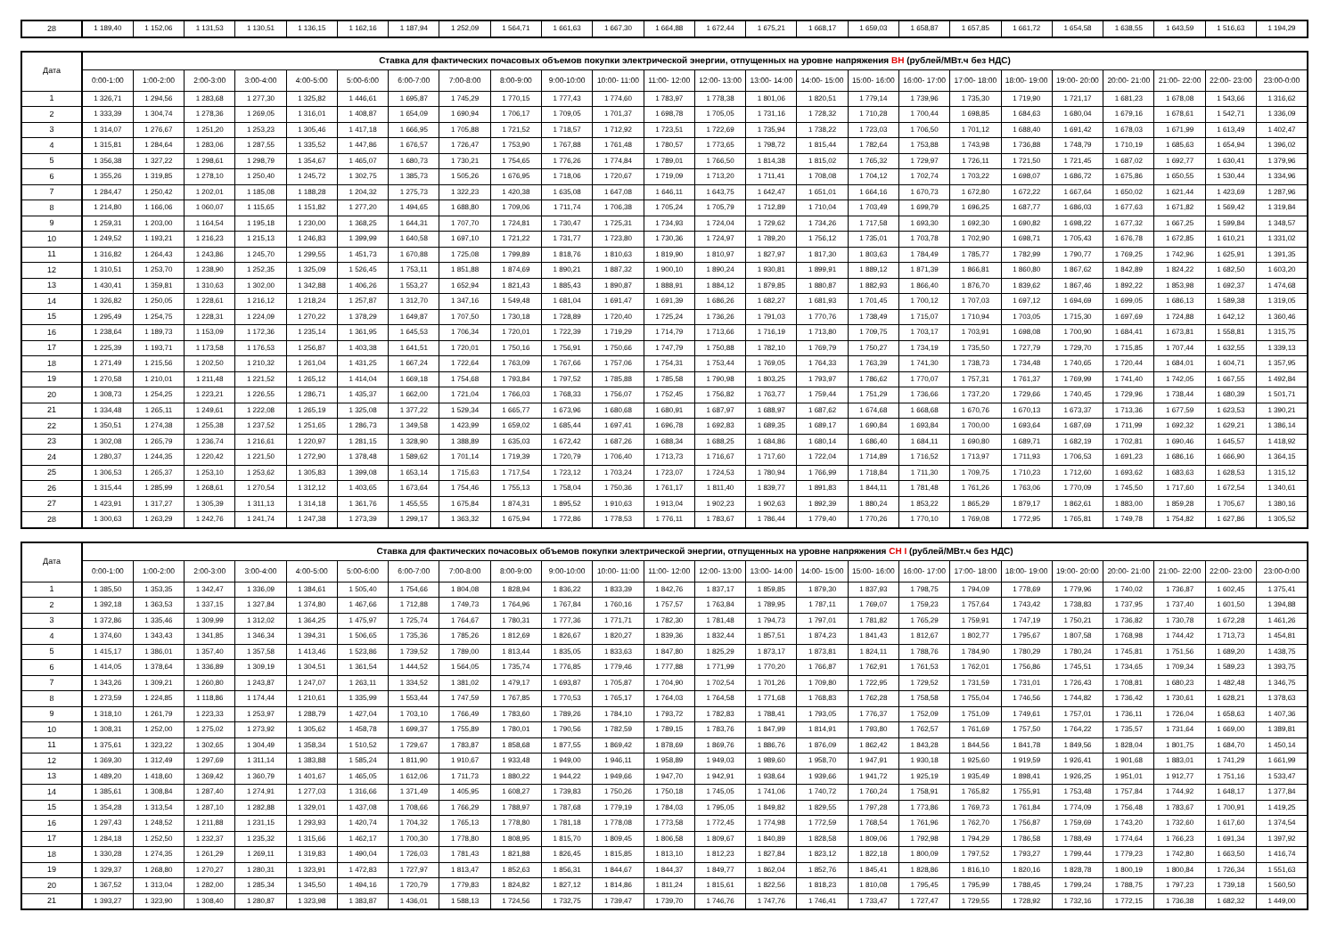| 28 | 1 189,40 | 1 152,06 | 1 131,53 | 1 130,51 | 1 136,15 | 1 162,16 | 1 187,94 | 1 252,09 | 1 564,71 | 1 661,63 | 1 667,30 | 1 664,88 | 1 672,44 | 1 675,21 | 1 668,17 | 1 659,03 | 1 658,87 | 1 657,85 | 1 661,72 | 1 654,58 | 1 638,55 | 1 643,59 | 1 516,63 | 1 194,29 |
| Дата | Ставка для фактических почасовых объемов покупки электрической энергии, отпущенных на уровне напряжения ВН (рублей/МВт.ч без НДС) | | | | | | | | | | | | | | | | | | | | | | | |
| --- | --- | --- | --- | --- | --- | --- | --- | --- | --- | --- | --- | --- | --- | --- | --- | --- | --- | --- | --- | --- | --- | --- | --- | --- |
| | 0:00-1:00 | 1:00-2:00 | 2:00-3:00 | 3:00-4:00 | 4:00-5:00 | 5:00-6:00 | 6:00-7:00 | 7:00-8:00 | 8:00-9:00 | 9:00-10:00 | 10:00- 11:00 | 11:00- 12:00 | 12:00- 13:00 | 13:00- 14:00 | 14:00- 15:00 | 15:00- 16:00 | 16:00- 17:00 | 17:00- 18:00 | 18:00- 19:00 | 19:00- 20:00 | 20:00- 21:00 | 21:00- 22:00 | 22:00- 23:00 | 23:00-0:00 |
| 1 | 1 326,71 | 1 294,56 | 1 283,68 | 1 277,30 | 1 325,82 | 1 446,61 | 1 695,87 | 1 745,29 | 1 770,15 | 1 777,43 | 1 774,60 | 1 783,97 | 1 778,38 | 1 801,06 | 1 820,51 | 1 779,14 | 1 739,96 | 1 735,30 | 1 719,90 | 1 721,17 | 1 681,23 | 1 678,08 | 1 543,66 | 1 316,62 |
| 2 | 1 333,39 | 1 304,74 | 1 278,36 | 1 269,05 | 1 316,01 | 1 408,87 | 1 654,09 | 1 690,94 | 1 706,17 | 1 709,05 | 1 701,37 | 1 698,78 | 1 705,05 | 1 731,16 | 1 728,32 | 1 710,28 | 1 700,44 | 1 698,85 | 1 684,63 | 1 680,04 | 1 679,16 | 1 678,61 | 1 542,71 | 1 336,09 |
| 3 | 1 314,07 | 1 276,67 | 1 251,20 | 1 253,23 | 1 305,46 | 1 417,18 | 1 666,95 | 1 705,88 | 1 721,52 | 1 718,57 | 1 712,92 | 1 723,51 | 1 722,69 | 1 735,94 | 1 738,22 | 1 723,03 | 1 706,50 | 1 701,12 | 1 688,40 | 1 691,42 | 1 678,03 | 1 671,99 | 1 613,49 | 1 402,47 |
| 4 | 1 315,81 | 1 284,64 | 1 283,06 | 1 287,55 | 1 335,52 | 1 447,86 | 1 676,57 | 1 726,47 | 1 753,90 | 1 767,88 | 1 761,48 | 1 780,57 | 1 773,65 | 1 798,72 | 1 815,44 | 1 782,64 | 1 753,88 | 1 743,98 | 1 736,88 | 1 748,79 | 1 710,19 | 1 685,63 | 1 654,94 | 1 396,02 |
| 5 | 1 356,38 | 1 327,22 | 1 298,61 | 1 298,79 | 1 354,67 | 1 465,07 | 1 680,73 | 1 730,21 | 1 754,65 | 1 776,26 | 1 774,84 | 1 789,01 | 1 766,50 | 1 814,38 | 1 815,02 | 1 765,32 | 1 729,97 | 1 726,11 | 1 721,50 | 1 721,45 | 1 687,02 | 1 692,77 | 1 630,41 | 1 379,96 |
| 6 | 1 355,26 | 1 319,85 | 1 278,10 | 1 250,40 | 1 245,72 | 1 302,75 | 1 385,73 | 1 505,26 | 1 676,95 | 1 718,06 | 1 720,67 | 1 719,09 | 1 713,20 | 1 711,41 | 1 708,08 | 1 704,12 | 1 702,74 | 1 703,22 | 1 698,07 | 1 686,72 | 1 675,86 | 1 650,55 | 1 530,44 | 1 334,96 |
| 7 | 1 284,47 | 1 250,42 | 1 202,01 | 1 185,08 | 1 188,28 | 1 204,32 | 1 275,73 | 1 322,23 | 1 420,38 | 1 635,08 | 1 647,08 | 1 646,11 | 1 643,75 | 1 642,47 | 1 651,01 | 1 664,16 | 1 670,73 | 1 672,80 | 1 672,22 | 1 667,64 | 1 650,02 | 1 621,44 | 1 423,69 | 1 287,96 |
| 8 | 1 214,80 | 1 166,06 | 1 060,07 | 1 115,65 | 1 151,82 | 1 277,20 | 1 494,65 | 1 688,80 | 1 709,06 | 1 711,74 | 1 706,38 | 1 705,24 | 1 705,79 | 1 712,89 | 1 710,04 | 1 703,49 | 1 699,79 | 1 696,25 | 1 687,77 | 1 686,03 | 1 677,63 | 1 671,82 | 1 569,42 | 1 319,84 |
| 9 | 1 259,31 | 1 203,00 | 1 164,54 | 1 195,18 | 1 230,00 | 1 368,25 | 1 644,31 | 1 707,70 | 1 724,81 | 1 730,47 | 1 725,31 | 1 734,93 | 1 724,04 | 1 729,62 | 1 734,26 | 1 717,58 | 1 693,30 | 1 692,30 | 1 690,82 | 1 698,22 | 1 677,32 | 1 667,25 | 1 599,84 | 1 348,57 |
| 10 | 1 249,52 | 1 193,21 | 1 216,23 | 1 215,13 | 1 246,83 | 1 399,99 | 1 640,58 | 1 697,10 | 1 721,22 | 1 731,77 | 1 723,80 | 1 730,36 | 1 724,97 | 1 789,20 | 1 756,12 | 1 735,01 | 1 703,78 | 1 702,90 | 1 698,71 | 1 705,43 | 1 676,78 | 1 672,85 | 1 610,21 | 1 331,02 |
| 11 | 1 316,82 | 1 264,43 | 1 243,86 | 1 245,70 | 1 299,55 | 1 451,73 | 1 670,88 | 1 725,08 | 1 799,89 | 1 818,76 | 1 810,63 | 1 819,90 | 1 810,97 | 1 827,97 | 1 817,30 | 1 803,63 | 1 784,49 | 1 785,77 | 1 782,99 | 1 790,77 | 1 769,25 | 1 742,96 | 1 625,91 | 1 391,35 |
| 12 | 1 310,51 | 1 253,70 | 1 238,90 | 1 252,35 | 1 325,09 | 1 526,45 | 1 753,11 | 1 851,88 | 1 874,69 | 1 890,21 | 1 887,32 | 1 900,10 | 1 890,24 | 1 930,81 | 1 899,91 | 1 889,12 | 1 871,39 | 1 866,81 | 1 860,80 | 1 867,62 | 1 842,89 | 1 824,22 | 1 682,50 | 1 603,20 |
| 13 | 1 430,41 | 1 359,81 | 1 310,63 | 1 302,00 | 1 342,88 | 1 406,26 | 1 553,27 | 1 652,94 | 1 821,43 | 1 885,43 | 1 890,87 | 1 888,91 | 1 884,12 | 1 879,85 | 1 880,87 | 1 882,93 | 1 866,40 | 1 876,70 | 1 839,62 | 1 867,46 | 1 892,22 | 1 853,98 | 1 692,37 | 1 474,68 |
| 14 | 1 326,82 | 1 250,05 | 1 228,61 | 1 216,12 | 1 218,24 | 1 257,87 | 1 312,70 | 1 347,16 | 1 549,48 | 1 681,04 | 1 691,47 | 1 691,39 | 1 686,26 | 1 682,27 | 1 681,93 | 1 701,45 | 1 700,12 | 1 707,03 | 1 697,12 | 1 694,69 | 1 699,05 | 1 686,13 | 1 589,38 | 1 319,05 |
| 15 | 1 295,49 | 1 254,75 | 1 228,31 | 1 224,09 | 1 270,22 | 1 378,29 | 1 649,87 | 1 707,50 | 1 730,18 | 1 728,89 | 1 720,40 | 1 725,24 | 1 736,26 | 1 791,03 | 1 770,76 | 1 738,49 | 1 715,07 | 1 710,94 | 1 703,05 | 1 715,30 | 1 697,69 | 1 724,88 | 1 642,12 | 1 360,46 |
| 16 | 1 238,64 | 1 189,73 | 1 153,09 | 1 172,36 | 1 235,14 | 1 361,95 | 1 645,53 | 1 706,34 | 1 720,01 | 1 722,39 | 1 719,29 | 1 714,79 | 1 713,66 | 1 716,19 | 1 713,80 | 1 709,75 | 1 703,17 | 1 703,91 | 1 698,08 | 1 700,90 | 1 684,41 | 1 673,81 | 1 558,81 | 1 315,75 |
| 17 | 1 225,39 | 1 193,71 | 1 173,58 | 1 176,53 | 1 256,87 | 1 403,38 | 1 641,51 | 1 720,01 | 1 750,16 | 1 756,91 | 1 750,66 | 1 747,79 | 1 750,88 | 1 782,10 | 1 769,79 | 1 750,27 | 1 734,19 | 1 735,50 | 1 727,79 | 1 729,70 | 1 715,85 | 1 707,44 | 1 632,55 | 1 339,13 |
| 18 | 1 271,49 | 1 215,56 | 1 202,50 | 1 210,32 | 1 261,04 | 1 431,25 | 1 667,24 | 1 722,64 | 1 763,09 | 1 767,66 | 1 757,06 | 1 754,31 | 1 753,44 | 1 769,05 | 1 764,33 | 1 763,39 | 1 741,30 | 1 738,73 | 1 734,48 | 1 740,65 | 1 720,44 | 1 684,01 | 1 604,71 | 1 357,95 |
| 19 | 1 270,58 | 1 210,01 | 1 211,48 | 1 221,52 | 1 265,12 | 1 414,04 | 1 669,18 | 1 754,68 | 1 793,84 | 1 797,52 | 1 785,88 | 1 785,58 | 1 790,98 | 1 803,25 | 1 793,97 | 1 786,62 | 1 770,07 | 1 757,31 | 1 761,37 | 1 769,99 | 1 741,40 | 1 742,05 | 1 667,55 | 1 492,84 |
| 20 | 1 308,73 | 1 254,25 | 1 223,21 | 1 226,55 | 1 286,71 | 1 435,37 | 1 662,00 | 1 721,04 | 1 766,03 | 1 768,33 | 1 756,07 | 1 752,45 | 1 756,82 | 1 763,77 | 1 759,44 | 1 751,29 | 1 736,66 | 1 737,20 | 1 729,66 | 1 740,45 | 1 729,96 | 1 738,44 | 1 680,39 | 1 501,71 |
| 21 | 1 334,48 | 1 265,11 | 1 249,61 | 1 222,08 | 1 265,19 | 1 325,08 | 1 377,22 | 1 529,34 | 1 665,77 | 1 673,96 | 1 680,68 | 1 680,91 | 1 687,97 | 1 688,97 | 1 687,62 | 1 674,68 | 1 668,68 | 1 670,76 | 1 670,13 | 1 673,37 | 1 713,36 | 1 677,59 | 1 623,53 | 1 390,21 |
| 22 | 1 350,51 | 1 274,38 | 1 255,38 | 1 237,52 | 1 251,65 | 1 286,73 | 1 349,58 | 1 423,99 | 1 659,02 | 1 685,44 | 1 697,41 | 1 696,78 | 1 692,83 | 1 689,35 | 1 689,17 | 1 690,84 | 1 693,84 | 1 700,00 | 1 693,64 | 1 687,69 | 1 711,99 | 1 692,32 | 1 629,21 | 1 386,14 |
| 23 | 1 302,08 | 1 265,79 | 1 236,74 | 1 216,61 | 1 220,97 | 1 281,15 | 1 328,90 | 1 388,89 | 1 635,03 | 1 672,42 | 1 687,26 | 1 688,34 | 1 688,25 | 1 684,86 | 1 680,14 | 1 686,40 | 1 684,11 | 1 690,80 | 1 689,71 | 1 682,19 | 1 702,81 | 1 690,46 | 1 645,57 | 1 418,92 |
| 24 | 1 280,37 | 1 244,35 | 1 220,42 | 1 221,50 | 1 272,90 | 1 378,48 | 1 589,62 | 1 701,14 | 1 719,39 | 1 720,79 | 1 706,40 | 1 713,73 | 1 716,67 | 1 717,60 | 1 722,04 | 1 714,89 | 1 716,52 | 1 713,97 | 1 711,93 | 1 706,53 | 1 691,23 | 1 686,16 | 1 666,90 | 1 364,15 |
| 25 | 1 306,53 | 1 265,37 | 1 253,10 | 1 253,62 | 1 305,83 | 1 399,08 | 1 653,14 | 1 715,63 | 1 717,54 | 1 723,12 | 1 703,24 | 1 723,07 | 1 724,53 | 1 780,94 | 1 766,99 | 1 718,84 | 1 711,30 | 1 709,75 | 1 710,23 | 1 712,60 | 1 693,62 | 1 683,63 | 1 628,53 | 1 315,12 |
| 26 | 1 315,44 | 1 285,99 | 1 268,61 | 1 270,54 | 1 312,12 | 1 403,65 | 1 673,64 | 1 754,46 | 1 755,13 | 1 758,04 | 1 750,36 | 1 761,17 | 1 811,40 | 1 839,77 | 1 891,83 | 1 844,11 | 1 781,48 | 1 761,26 | 1 763,06 | 1 770,09 | 1 745,50 | 1 717,60 | 1 672,54 | 1 340,61 |
| 27 | 1 423,91 | 1 317,27 | 1 305,39 | 1 311,13 | 1 314,18 | 1 361,76 | 1 455,55 | 1 675,84 | 1 874,31 | 1 895,52 | 1 910,63 | 1 913,04 | 1 902,23 | 1 902,63 | 1 892,39 | 1 880,24 | 1 853,22 | 1 865,29 | 1 879,17 | 1 862,61 | 1 883,00 | 1 859,28 | 1 705,67 | 1 380,16 |
| 28 | 1 300,63 | 1 263,29 | 1 242,76 | 1 241,74 | 1 247,38 | 1 273,39 | 1 299,17 | 1 363,32 | 1 675,94 | 1 772,86 | 1 778,53 | 1 776,11 | 1 783,67 | 1 786,44 | 1 779,40 | 1 770,26 | 1 770,10 | 1 769,08 | 1 772,95 | 1 765,81 | 1 749,78 | 1 754,82 | 1 627,86 | 1 305,52 |
| Дата | Ставка для фактических почасовых объемов покупки электрической энергии, отпущенных на уровне напряжения СН I (рублей/МВт.ч без НДС) | | | | | | | | | | | | | | | | | | | | | | | |
| --- | --- | --- | --- | --- | --- | --- | --- | --- | --- | --- | --- | --- | --- | --- | --- | --- | --- | --- | --- | --- | --- | --- | --- | --- |
| | 0:00-1:00 | 1:00-2:00 | 2:00-3:00 | 3:00-4:00 | 4:00-5:00 | 5:00-6:00 | 6:00-7:00 | 7:00-8:00 | 8:00-9:00 | 9:00-10:00 | 10:00- 11:00 | 11:00- 12:00 | 12:00- 13:00 | 13:00- 14:00 | 14:00- 15:00 | 15:00- 16:00 | 16:00- 17:00 | 17:00- 18:00 | 18:00- 19:00 | 19:00- 20:00 | 20:00- 21:00 | 21:00- 22:00 | 22:00- 23:00 | 23:00-0:00 |
| 1 | 1 385,50 | 1 353,35 | 1 342,47 | 1 336,09 | 1 384,61 | 1 505,40 | 1 754,66 | 1 804,08 | 1 828,94 | 1 836,22 | 1 833,39 | 1 842,76 | 1 837,17 | 1 859,85 | 1 879,30 | 1 837,93 | 1 798,75 | 1 794,09 | 1 778,69 | 1 779,96 | 1 740,02 | 1 736,87 | 1 602,45 | 1 375,41 |
| 2 | 1 392,18 | 1 363,53 | 1 337,15 | 1 327,84 | 1 374,80 | 1 467,66 | 1 712,88 | 1 749,73 | 1 764,96 | 1 767,84 | 1 760,16 | 1 757,57 | 1 763,84 | 1 789,95 | 1 787,11 | 1 769,07 | 1 759,23 | 1 757,64 | 1 743,42 | 1 738,83 | 1 737,95 | 1 737,40 | 1 601,50 | 1 394,88 |
| 3 | 1 372,86 | 1 335,46 | 1 309,99 | 1 312,02 | 1 364,25 | 1 475,97 | 1 725,74 | 1 764,67 | 1 780,31 | 1 777,36 | 1 771,71 | 1 782,30 | 1 781,48 | 1 794,73 | 1 797,01 | 1 781,82 | 1 765,29 | 1 759,91 | 1 747,19 | 1 750,21 | 1 736,82 | 1 730,78 | 1 672,28 | 1 461,26 |
| 4 | 1 374,60 | 1 343,43 | 1 341,85 | 1 346,34 | 1 394,31 | 1 506,65 | 1 735,36 | 1 785,26 | 1 812,69 | 1 826,67 | 1 820,27 | 1 839,36 | 1 832,44 | 1 857,51 | 1 874,23 | 1 841,43 | 1 812,67 | 1 802,77 | 1 795,67 | 1 807,58 | 1 768,98 | 1 744,42 | 1 713,73 | 1 454,81 |
| 5 | 1 415,17 | 1 386,01 | 1 357,40 | 1 357,58 | 1 413,46 | 1 523,86 | 1 739,52 | 1 789,00 | 1 813,44 | 1 835,05 | 1 833,63 | 1 847,80 | 1 825,29 | 1 873,17 | 1 873,81 | 1 824,11 | 1 788,76 | 1 784,90 | 1 780,29 | 1 780,24 | 1 745,81 | 1 751,56 | 1 689,20 | 1 438,75 |
| 6 | 1 414,05 | 1 378,64 | 1 336,89 | 1 309,19 | 1 304,51 | 1 361,54 | 1 444,52 | 1 564,05 | 1 735,74 | 1 776,85 | 1 779,46 | 1 777,88 | 1 771,99 | 1 770,20 | 1 766,87 | 1 762,91 | 1 761,53 | 1 762,01 | 1 756,86 | 1 745,51 | 1 734,65 | 1 709,34 | 1 589,23 | 1 393,75 |
| 7 | 1 343,26 | 1 309,21 | 1 260,80 | 1 243,87 | 1 247,07 | 1 263,11 | 1 334,52 | 1 381,02 | 1 479,17 | 1 693,87 | 1 705,87 | 1 704,90 | 1 702,54 | 1 701,26 | 1 709,80 | 1 722,95 | 1 729,52 | 1 731,59 | 1 731,01 | 1 726,43 | 1 708,81 | 1 680,23 | 1 482,48 | 1 346,75 |
| 8 | 1 273,59 | 1 224,85 | 1 118,86 | 1 174,44 | 1 210,61 | 1 335,99 | 1 553,44 | 1 747,59 | 1 767,85 | 1 770,53 | 1 765,17 | 1 764,03 | 1 764,58 | 1 771,68 | 1 768,83 | 1 762,28 | 1 758,58 | 1 755,04 | 1 746,56 | 1 744,82 | 1 736,42 | 1 730,61 | 1 628,21 | 1 378,63 |
| 9 | 1 318,10 | 1 261,79 | 1 223,33 | 1 253,97 | 1 288,79 | 1 427,04 | 1 703,10 | 1 766,49 | 1 783,60 | 1 789,26 | 1 784,10 | 1 793,72 | 1 782,83 | 1 788,41 | 1 793,05 | 1 776,37 | 1 752,09 | 1 751,09 | 1 749,61 | 1 757,01 | 1 736,11 | 1 726,04 | 1 658,63 | 1 407,36 |
| 10 | 1 308,31 | 1 252,00 | 1 275,02 | 1 273,92 | 1 305,62 | 1 458,78 | 1 699,37 | 1 755,89 | 1 780,01 | 1 790,56 | 1 782,59 | 1 789,15 | 1 783,76 | 1 847,99 | 1 814,91 | 1 793,80 | 1 762,57 | 1 761,69 | 1 757,50 | 1 764,22 | 1 735,57 | 1 731,64 | 1 669,00 | 1 389,81 |
| 11 | 1 375,61 | 1 323,22 | 1 302,65 | 1 304,49 | 1 358,34 | 1 510,52 | 1 729,67 | 1 783,87 | 1 858,68 | 1 877,55 | 1 869,42 | 1 878,69 | 1 869,76 | 1 886,76 | 1 876,09 | 1 862,42 | 1 843,28 | 1 844,56 | 1 841,78 | 1 849,56 | 1 828,04 | 1 801,75 | 1 684,70 | 1 450,14 |
| 12 | 1 369,30 | 1 312,49 | 1 297,69 | 1 311,14 | 1 383,88 | 1 585,24 | 1 811,90 | 1 910,67 | 1 933,48 | 1 949,00 | 1 946,11 | 1 958,89 | 1 949,03 | 1 989,60 | 1 958,70 | 1 947,91 | 1 930,18 | 1 925,60 | 1 919,59 | 1 926,41 | 1 901,68 | 1 883,01 | 1 741,29 | 1 661,99 |
| 13 | 1 489,20 | 1 418,60 | 1 369,42 | 1 360,79 | 1 401,67 | 1 465,05 | 1 612,06 | 1 711,73 | 1 880,22 | 1 944,22 | 1 949,66 | 1 947,70 | 1 942,91 | 1 938,64 | 1 939,66 | 1 941,72 | 1 925,19 | 1 935,49 | 1 898,41 | 1 926,25 | 1 951,01 | 1 912,77 | 1 751,16 | 1 533,47 |
| 14 | 1 385,61 | 1 308,84 | 1 287,40 | 1 274,91 | 1 277,03 | 1 316,66 | 1 371,49 | 1 405,95 | 1 608,27 | 1 739,83 | 1 750,26 | 1 750,18 | 1 745,05 | 1 741,06 | 1 740,72 | 1 760,24 | 1 758,91 | 1 765,82 | 1 755,91 | 1 753,48 | 1 757,84 | 1 744,92 | 1 648,17 | 1 377,84 |
| 15 | 1 354,28 | 1 313,54 | 1 287,10 | 1 282,88 | 1 329,01 | 1 437,08 | 1 708,66 | 1 766,29 | 1 788,97 | 1 787,68 | 1 779,19 | 1 784,03 | 1 795,05 | 1 849,82 | 1 829,55 | 1 797,28 | 1 773,86 | 1 769,73 | 1 761,84 | 1 774,09 | 1 756,48 | 1 783,67 | 1 700,91 | 1 419,25 |
| 16 | 1 297,43 | 1 248,52 | 1 211,88 | 1 231,15 | 1 293,93 | 1 420,74 | 1 704,32 | 1 765,13 | 1 778,80 | 1 781,18 | 1 778,08 | 1 773,58 | 1 772,45 | 1 774,98 | 1 772,59 | 1 768,54 | 1 761,96 | 1 762,70 | 1 756,87 | 1 759,69 | 1 743,20 | 1 732,60 | 1 617,60 | 1 374,54 |
| 17 | 1 284,18 | 1 252,50 | 1 232,37 | 1 235,32 | 1 315,66 | 1 462,17 | 1 700,30 | 1 778,80 | 1 808,95 | 1 815,70 | 1 809,45 | 1 806,58 | 1 809,67 | 1 840,89 | 1 828,58 | 1 809,06 | 1 792,98 | 1 794,29 | 1 786,58 | 1 788,49 | 1 774,64 | 1 766,23 | 1 691,34 | 1 397,92 |
| 18 | 1 330,28 | 1 274,35 | 1 261,29 | 1 269,11 | 1 319,83 | 1 490,04 | 1 726,03 | 1 781,43 | 1 821,88 | 1 826,45 | 1 815,85 | 1 813,10 | 1 812,23 | 1 827,84 | 1 823,12 | 1 822,18 | 1 800,09 | 1 797,52 | 1 793,27 | 1 799,44 | 1 779,23 | 1 742,80 | 1 663,50 | 1 416,74 |
| 19 | 1 329,37 | 1 268,80 | 1 270,27 | 1 280,31 | 1 323,91 | 1 472,83 | 1 727,97 | 1 813,47 | 1 852,63 | 1 856,31 | 1 844,67 | 1 844,37 | 1 849,77 | 1 862,04 | 1 852,76 | 1 845,41 | 1 828,86 | 1 816,10 | 1 820,16 | 1 828,78 | 1 800,19 | 1 800,84 | 1 726,34 | 1 551,63 |
| 20 | 1 367,52 | 1 313,04 | 1 282,00 | 1 285,34 | 1 345,50 | 1 494,16 | 1 720,79 | 1 779,83 | 1 824,82 | 1 827,12 | 1 814,86 | 1 811,24 | 1 815,61 | 1 822,56 | 1 818,23 | 1 810,08 | 1 795,45 | 1 795,99 | 1 788,45 | 1 799,24 | 1 788,75 | 1 797,23 | 1 739,18 | 1 560,50 |
| 21 | 1 393,27 | 1 323,90 | 1 308,40 | 1 280,87 | 1 323,98 | 1 383,87 | 1 436,01 | 1 588,13 | 1 724,56 | 1 732,75 | 1 739,47 | 1 739,70 | 1 746,76 | 1 747,76 | 1 746,41 | 1 733,47 | 1 727,47 | 1 729,55 | 1 728,92 | 1 732,16 | 1 772,15 | 1 736,38 | 1 682,32 | 1 449,00 |